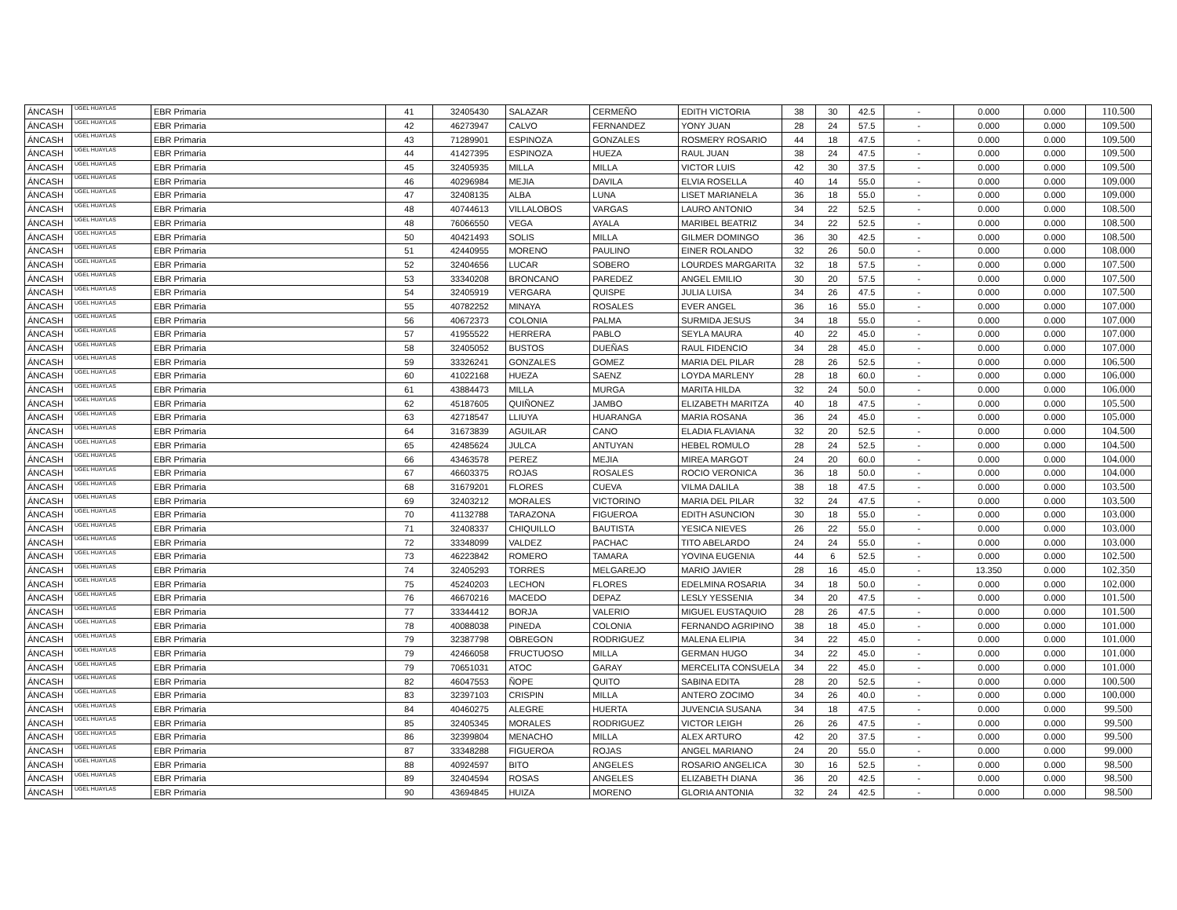| ÁNCASH | UGEL HUAYLAS | EBR Primaria | 41 | 32405430 | SALAZAR | CERMEÑO | EDITH VICTORIA | 38 | 30 | 42.5 | - | 0.000 | 0.000 | 110.500 |
| ÁNCASH | UGEL HUAYLAS | EBR Primaria | 42 | 46273947 | CALVO | FERNANDEZ | YONY JUAN | 28 | 24 | 57.5 | - | 0.000 | 0.000 | 109.500 |
| ÁNCASH | UGEL HUAYLAS | EBR Primaria | 43 | 71289901 | ESPINOZA | GONZALES | ROSMERY ROSARIO | 44 | 18 | 47.5 | - | 0.000 | 0.000 | 109.500 |
| ÁNCASH | UGEL HUAYLAS | EBR Primaria | 44 | 41427395 | ESPINOZA | HUEZA | RAUL JUAN | 38 | 24 | 47.5 | - | 0.000 | 0.000 | 109.500 |
| ÁNCASH | UGEL HUAYLAS | EBR Primaria | 45 | 32405935 | MILLA | MILLA | VICTOR LUIS | 42 | 30 | 37.5 | - | 0.000 | 0.000 | 109.500 |
| ÁNCASH | UGEL HUAYLAS | EBR Primaria | 46 | 40296984 | MEJIA | DAVILA | ELVIA ROSELLA | 40 | 14 | 55.0 | - | 0.000 | 0.000 | 109.000 |
| ÁNCASH | UGEL HUAYLAS | EBR Primaria | 47 | 32408135 | ALBA | LUNA | LISET MARIANELA | 36 | 18 | 55.0 | - | 0.000 | 0.000 | 109.000 |
| ÁNCASH | UGEL HUAYLAS | EBR Primaria | 48 | 40744613 | VILLALOBOS | VARGAS | LAURO ANTONIO | 34 | 22 | 52.5 | - | 0.000 | 0.000 | 108.500 |
| ÁNCASH | UGEL HUAYLAS | EBR Primaria | 48 | 76066550 | VEGA | AYALA | MARIBEL BEATRIZ | 34 | 22 | 52.5 | - | 0.000 | 0.000 | 108.500 |
| ÁNCASH | UGEL HUAYLAS | EBR Primaria | 50 | 40421493 | SOLIS | MILLA | GILMER DOMINGO | 36 | 30 | 42.5 | - | 0.000 | 0.000 | 108.500 |
| ÁNCASH | UGEL HUAYLAS | EBR Primaria | 51 | 42440955 | MORENO | PAULINO | EINER ROLANDO | 32 | 26 | 50.0 | - | 0.000 | 0.000 | 108.000 |
| ÁNCASH | UGEL HUAYLAS | EBR Primaria | 52 | 32404656 | LUCAR | SOBERO | LOURDES MARGARITA | 32 | 18 | 57.5 | - | 0.000 | 0.000 | 107.500 |
| ÁNCASH | UGEL HUAYLAS | EBR Primaria | 53 | 33340208 | BRONCANO | PAREDEZ | ANGEL EMILIO | 30 | 20 | 57.5 | - | 0.000 | 0.000 | 107.500 |
| ÁNCASH | UGEL HUAYLAS | EBR Primaria | 54 | 32405919 | VERGARA | QUISPE | JULIA LUISA | 34 | 26 | 47.5 | - | 0.000 | 0.000 | 107.500 |
| ÁNCASH | UGEL HUAYLAS | EBR Primaria | 55 | 40782252 | MINAYA | ROSALES | EVER ANGEL | 36 | 16 | 55.0 | - | 0.000 | 0.000 | 107.000 |
| ÁNCASH | UGEL HUAYLAS | EBR Primaria | 56 | 40672373 | COLONIA | PALMA | SURMIDA JESUS | 34 | 18 | 55.0 | - | 0.000 | 0.000 | 107.000 |
| ÁNCASH | UGEL HUAYLAS | EBR Primaria | 57 | 41955522 | HERRERA | PABLO | SEYLA MAURA | 40 | 22 | 45.0 | - | 0.000 | 0.000 | 107.000 |
| ÁNCASH | UGEL HUAYLAS | EBR Primaria | 58 | 32405052 | BUSTOS | DUEÑAS | RAUL FIDENCIO | 34 | 28 | 45.0 | - | 0.000 | 0.000 | 107.000 |
| ÁNCASH | UGEL HUAYLAS | EBR Primaria | 59 | 33326241 | GONZALES | GOMEZ | MARIA DEL PILAR | 28 | 26 | 52.5 | - | 0.000 | 0.000 | 106.500 |
| ÁNCASH | UGEL HUAYLAS | EBR Primaria | 60 | 41022168 | HUEZA | SAENZ | LOYDA MARLENY | 28 | 18 | 60.0 | - | 0.000 | 0.000 | 106.000 |
| ÁNCASH | UGEL HUAYLAS | EBR Primaria | 61 | 43884473 | MILLA | MURGA | MARITA HILDA | 32 | 24 | 50.0 | - | 0.000 | 0.000 | 106.000 |
| ÁNCASH | UGEL HUAYLAS | EBR Primaria | 62 | 45187605 | QUIÑONEZ | JAMBO | ELIZABETH MARITZA | 40 | 18 | 47.5 | - | 0.000 | 0.000 | 105.500 |
| ÁNCASH | UGEL HUAYLAS | EBR Primaria | 63 | 42718547 | LLIUYA | HUARANGA | MARIA ROSANA | 36 | 24 | 45.0 | - | 0.000 | 0.000 | 105.000 |
| ÁNCASH | UGEL HUAYLAS | EBR Primaria | 64 | 31673839 | AGUILAR | CANO | ELADIA FLAVIANA | 32 | 20 | 52.5 | - | 0.000 | 0.000 | 104.500 |
| ÁNCASH | UGEL HUAYLAS | EBR Primaria | 65 | 42485624 | JULCA | ANTUYAN | HEBEL ROMULO | 28 | 24 | 52.5 | - | 0.000 | 0.000 | 104.500 |
| ÁNCASH | UGEL HUAYLAS | EBR Primaria | 66 | 43463578 | PEREZ | MEJIA | MIREA MARGOT | 24 | 20 | 60.0 | - | 0.000 | 0.000 | 104.000 |
| ÁNCASH | UGEL HUAYLAS | EBR Primaria | 67 | 46603375 | ROJAS | ROSALES | ROCIO VERONICA | 36 | 18 | 50.0 | - | 0.000 | 0.000 | 104.000 |
| ÁNCASH | UGEL HUAYLAS | EBR Primaria | 68 | 31679201 | FLORES | CUEVA | VILMA DALILA | 38 | 18 | 47.5 | - | 0.000 | 0.000 | 103.500 |
| ÁNCASH | UGEL HUAYLAS | EBR Primaria | 69 | 32403212 | MORALES | VICTORINO | MARIA DEL PILAR | 32 | 24 | 47.5 | - | 0.000 | 0.000 | 103.500 |
| ÁNCASH | UGEL HUAYLAS | EBR Primaria | 70 | 41132788 | TARAZONA | FIGUEROA | EDITH ASUNCION | 30 | 18 | 55.0 | - | 0.000 | 0.000 | 103.000 |
| ÁNCASH | UGEL HUAYLAS | EBR Primaria | 71 | 32408337 | CHIQUILLO | BAUTISTA | YESICA NIEVES | 26 | 22 | 55.0 | - | 0.000 | 0.000 | 103.000 |
| ÁNCASH | UGEL HUAYLAS | EBR Primaria | 72 | 33348099 | VALDEZ | PACHAC | TITO ABELARDO | 24 | 24 | 55.0 | - | 0.000 | 0.000 | 103.000 |
| ÁNCASH | UGEL HUAYLAS | EBR Primaria | 73 | 46223842 | ROMERO | TAMARA | YOVINA EUGENIA | 44 | 6 | 52.5 | - | 0.000 | 0.000 | 102.500 |
| ÁNCASH | UGEL HUAYLAS | EBR Primaria | 74 | 32405293 | TORRES | MELGAREJO | MARIO JAVIER | 28 | 16 | 45.0 | - | 13.350 | 0.000 | 102.350 |
| ÁNCASH | UGEL HUAYLAS | EBR Primaria | 75 | 45240203 | LECHON | FLORES | EDELMINA ROSARIA | 34 | 18 | 50.0 | - | 0.000 | 0.000 | 102.000 |
| ÁNCASH | UGEL HUAYLAS | EBR Primaria | 76 | 46670216 | MACEDO | DEPAZ | LESLY YESSENIA | 34 | 20 | 47.5 | - | 0.000 | 0.000 | 101.500 |
| ÁNCASH | UGEL HUAYLAS | EBR Primaria | 77 | 33344412 | BORJA | VALERIO | MIGUEL EUSTAQUIO | 28 | 26 | 47.5 | - | 0.000 | 0.000 | 101.500 |
| ÁNCASH | UGEL HUAYLAS | EBR Primaria | 78 | 40088038 | PINEDA | COLONIA | FERNANDO AGRIPINO | 38 | 18 | 45.0 | - | 0.000 | 0.000 | 101.000 |
| ÁNCASH | UGEL HUAYLAS | EBR Primaria | 79 | 32387798 | OBREGON | RODRIGUEZ | MALENA ELIPIA | 34 | 22 | 45.0 | - | 0.000 | 0.000 | 101.000 |
| ÁNCASH | UGEL HUAYLAS | EBR Primaria | 79 | 42466058 | FRUCTUOSO | MILLA | GERMAN HUGO | 34 | 22 | 45.0 | - | 0.000 | 0.000 | 101.000 |
| ÁNCASH | UGEL HUAYLAS | EBR Primaria | 79 | 70651031 | ATOC | GARAY | MERCELITA CONSUELA | 34 | 22 | 45.0 | - | 0.000 | 0.000 | 101.000 |
| ÁNCASH | UGEL HUAYLAS | EBR Primaria | 82 | 46047553 | ÑOPE | QUITO | SABINA EDITA | 28 | 20 | 52.5 | - | 0.000 | 0.000 | 100.500 |
| ÁNCASH | UGEL HUAYLAS | EBR Primaria | 83 | 32397103 | CRISPIN | MILLA | ANTERO ZOCIMO | 34 | 26 | 40.0 | - | 0.000 | 0.000 | 100.000 |
| ÁNCASH | UGEL HUAYLAS | EBR Primaria | 84 | 40460275 | ALEGRE | HUERTA | JUVENCIA SUSANA | 34 | 18 | 47.5 | - | 0.000 | 0.000 | 99.500 |
| ÁNCASH | UGEL HUAYLAS | EBR Primaria | 85 | 32405345 | MORALES | RODRIGUEZ | VICTOR LEIGH | 26 | 26 | 47.5 | - | 0.000 | 0.000 | 99.500 |
| ÁNCASH | UGEL HUAYLAS | EBR Primaria | 86 | 32399804 | MENACHO | MILLA | ALEX ARTURO | 42 | 20 | 37.5 | - | 0.000 | 0.000 | 99.500 |
| ÁNCASH | UGEL HUAYLAS | EBR Primaria | 87 | 33348288 | FIGUEROA | ROJAS | ANGEL MARIANO | 24 | 20 | 55.0 | - | 0.000 | 0.000 | 99.000 |
| ÁNCASH | UGEL HUAYLAS | EBR Primaria | 88 | 40924597 | BITO | ANGELES | ROSARIO ANGELICA | 30 | 16 | 52.5 | - | 0.000 | 0.000 | 98.500 |
| ÁNCASH | UGEL HUAYLAS | EBR Primaria | 89 | 32404594 | ROSAS | ANGELES | ELIZABETH DIANA | 36 | 20 | 42.5 | - | 0.000 | 0.000 | 98.500 |
| ÁNCASH | UGEL HUAYLAS | EBR Primaria | 90 | 43694845 | HUIZA | MORENO | GLORIA ANTONIA | 32 | 24 | 42.5 | - | 0.000 | 0.000 | 98.500 |